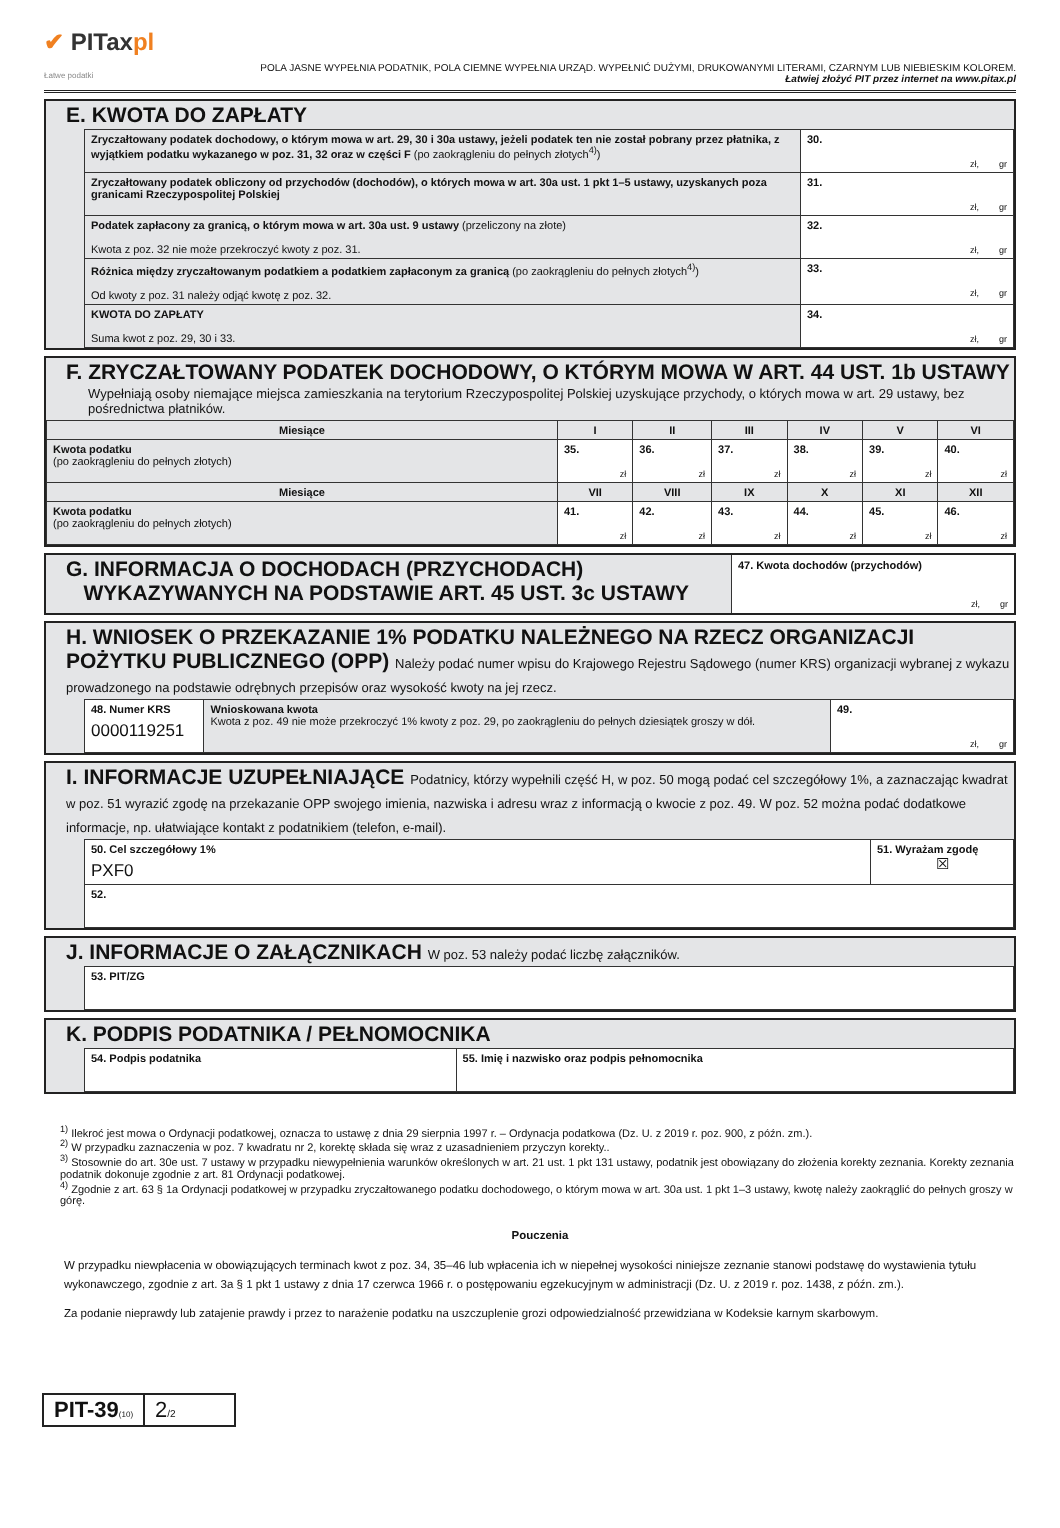✔ PITaxpl
Łatwe podatki
POLA JASNE WYPEŁNIA PODATNIK, POLA CIEMNE WYPEŁNIA URZĄD. WYPEŁNIĆ DUŻYMI, DRUKOWANYMI LITERAMI, CZARNYM LUB NIEBIESKIM KOLOREM.
Łatwiej złożyć PIT przez internet na www.pitax.pl
E. KWOTA DO ZAPŁATY
| Zryczałtowany podatek dochodowy, o którym mowa w art. 29, 30 i 30a ustawy, jeżeli podatek ten nie został pobrany przez płatnika, z wyjątkiem podatku wykazanego w poz. 31, 32 oraz w części F (po zaokrągleniu do pełnych złotych<sup>4)</sup>) | 30. zł, gr |
| Zryczałtowany podatek obliczony od przychodów (dochodów), o których mowa w art. 30a ust. 1 pkt 1–5 ustawy, uzyskanych poza granicami Rzeczypospolitej Polskiej | 31. zł, gr |
| Podatek zapłacony za granicą, o którym mowa w art. 30a ust. 9 ustawy (przeliczony na złote) Kwota z poz. 32 nie może przekroczyć kwoty z poz. 31. | 32. zł, gr |
| Różnica między zryczałtowanym podatkiem a podatkiem zapłaconym za granicą (po zaokrągleniu do pełnych złotych<sup>4)</sup>) Od kwoty z poz. 31 należy odjąć kwotę z poz. 32. | 33. zł, gr |
| KWOTA DO ZAPŁATY Suma kwot z poz. 29, 30 i 33. | 34. zł, gr |
F. ZRYCZAŁTOWANY PODATEK DOCHODOWY, O KTÓRYM MOWA W ART. 44 UST. 1b USTAWY
Wypełniają osoby niemające miejsca zamieszkania na terytorium Rzeczypospolitej Polskiej uzyskujące przychody, o których mowa w art. 29 ustawy, bez pośrednictwa płatników.
| Miesiące | I | II | III | IV | V | VI |
| --- | --- | --- | --- | --- | --- | --- |
| Kwota podatku (po zaokrągleniu do pełnych złotych) | 35. zł | 36. zł | 37. zł | 38. zł | 39. zł | 40. zł |
| Miesiące | VII | VIII | IX | X | XI | XII |
| Kwota podatku (po zaokrągleniu do pełnych złotych) | 41. zł | 42. zł | 43. zł | 44. zł | 45. zł | 46. zł |
G. INFORMACJA O DOCHODACH (PRZYCHODACH)
WYKAZYWANYCH NA PODSTAWIE ART. 45 UST. 3c USTAWY
47. Kwota dochodów (przychodów)
zł, gr
H. WNIOSEK O PRZEKAZANIE 1% PODATKU NALEŻNEGO NA RZECZ ORGANIZACJI POŻYTKU PUBLICZNEGO (OPP) Należy podać numer wpisu do Krajowego Rejestru Sądowego (numer KRS) organizacji wybranej z wykazu prowadzonego na podstawie odrębnych przepisów oraz wysokość kwoty na jej rzecz.
| 48. Numer KRS 0000119251 | Wnioskowana kwota Kwota z poz. 49 nie może przekroczyć 1% kwoty z poz. 29, po zaokrągleniu do pełnych dziesiątek groszy w dół. | 49. zł, gr |
I. INFORMACJE UZUPEŁNIAJĄCE Podatnicy, którzy wypełnili część H, w poz. 50 mogą podać cel szczegółowy 1%, a zaznaczając kwadrat w poz. 51 wyrazić zgodę na przekazanie OPP swojego imienia, nazwiska i adresu wraz z informacją o kwocie z poz. 49. W poz. 52 można podać dodatkowe informacje, np. ułatwiające kontakt z podatnikiem (telefon, e-mail).
| 50. Cel szczegółowy 1% PXF0 | 51. Wyrażam zgodę ☒ |
| 52. | |
J. INFORMACJE O ZAŁĄCZNIKACH W poz. 53 należy podać liczbę załączników.
| 53. PIT/ZG |
K. PODPIS PODATNIKA / PEŁNOMOCNIKA
| 54. Podpis podatnika | 55. Imię i nazwisko oraz podpis pełnomocnika |
<sup>1)</sup> Ilekroć jest mowa o Ordynacji podatkowej, oznacza to ustawę z dnia 29 sierpnia 1997 r. – Ordynacja podatkowa (Dz. U. z 2019 r. poz. 900, z późn. zm.).
<sup>2)</sup> W przypadku zaznaczenia w poz. 7 kwadratu nr 2, korektę składa się wraz z uzasadnieniem przyczyn korekty..
<sup>3)</sup> Stosownie do art. 30e ust. 7 ustawy w przypadku niewypełnienia warunków określonych w art. 21 ust. 1 pkt 131 ustawy, podatnik jest obowiązany do złożenia korekty zeznania. Korekty zeznania podatnik dokonuje zgodnie z art. 81 Ordynacji podatkowej.
<sup>4)</sup> Zgodnie z art. 63 § 1a Ordynacji podatkowej w przypadku zryczałtowanego podatku dochodowego, o którym mowa w art. 30a ust. 1 pkt 1–3 ustawy, kwotę należy zaokrąglić do pełnych groszy w górę.
Pouczenia
W przypadku niewpłacenia w obowiązujących terminach kwot z poz. 34, 35–46 lub wpłacenia ich w niepełnej wysokości niniejsze zeznanie stanowi podstawę do wystawienia tytułu wykonawczego, zgodnie z art. 3a § 1 pkt 1 ustawy z dnia 17 czerwca 1966 r. o postępowaniu egzekucyjnym w administracji (Dz. U. z 2019 r. poz. 1438, z późn. zm.).
Za podanie nieprawdy lub zatajenie prawdy i przez to narażenie podatku na uszczuplenie grozi odpowiedzialność przewidziana w Kodeksie karnym skarbowym.
PIT-39(10)
2/2